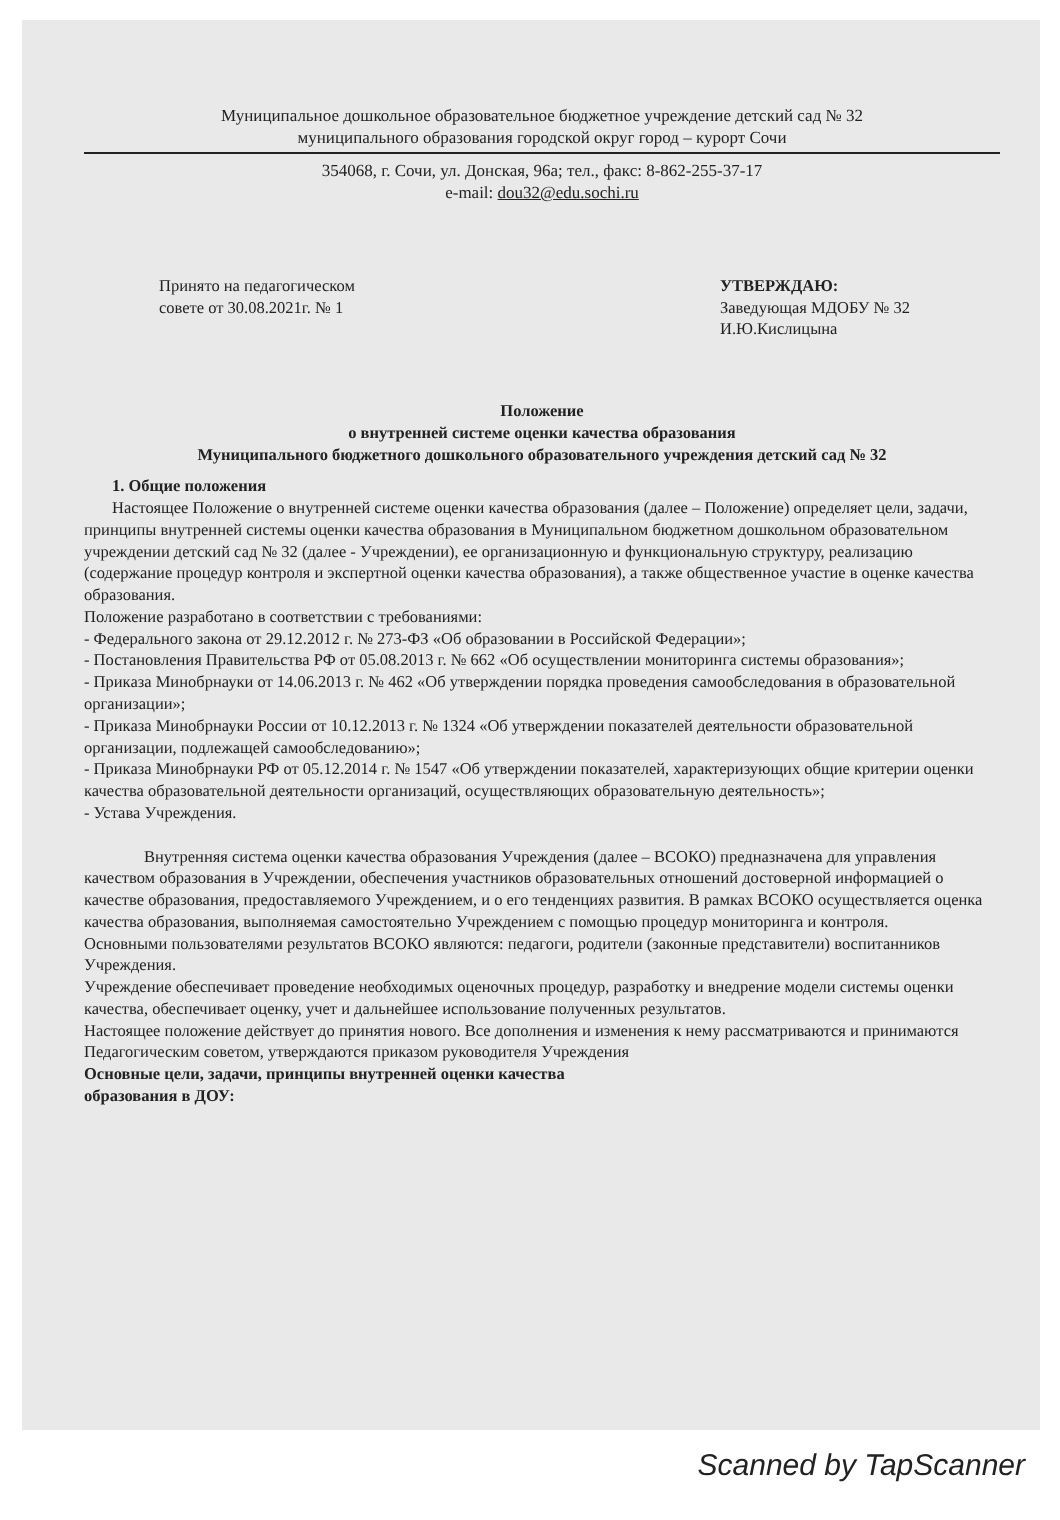Муниципальное дошкольное образовательное бюджетное учреждение детский сад № 32
муниципального образования городской округ город – курорт Сочи
354068, г. Сочи, ул. Донская, 96а; тел., факс: 8-862-255-37-17
e-mail: dou32@edu.sochi.ru
Принято на педагогическом
совете от 30.08.2021г. № 1
УТВЕРЖДАЮ:
Заведующая МДОБУ № 32
И.Ю.Кислицына
Положение
о внутренней системе оценки качества образования
Муниципального бюджетного дошкольного образовательного учреждения детский сад № 32
1. Общие положения
Настоящее Положение о внутренней системе оценки качества образования (далее – Положение) определяет цели, задачи, принципы внутренней системы оценки качества образования в Муниципальном бюджетном дошкольном образовательном учреждении детский сад № 32 (далее - Учреждении), ее организационную и функциональную структуру, реализацию (содержание процедур контроля и экспертной оценки качества образования), а также общественное участие в оценке качества образования.
Положение разработано в соответствии с требованиями:
- Федерального закона от 29.12.2012 г. № 273-ФЗ «Об образовании в Российской Федерации»;
- Постановления Правительства РФ от 05.08.2013 г. № 662 «Об осуществлении мониторинга системы образования»;
- Приказа Минобрнауки от 14.06.2013 г. № 462 «Об утверждении порядка проведения самообследования в образовательной организации»;
- Приказа Минобрнауки России от 10.12.2013 г. № 1324 «Об утверждении показателей деятельности образовательной организации, подлежащей самообследованию»;
- Приказа Минобрнауки РФ от 05.12.2014 г. № 1547 «Об утверждении показателей, характеризующих общие критерии оценки качества образовательной деятельности организаций, осуществляющих образовательную деятельность»;
- Устава Учреждения.
Внутренняя система оценки качества образования Учреждения (далее – ВСОКО) предназначена для управления качеством образования в Учреждении, обеспечения участников образовательных отношений достоверной информацией о качестве образования, предоставляемого Учреждением, и о его тенденциях развития. В рамках ВСОКО осуществляется оценка качества образования, выполняемая самостоятельно Учреждением с помощью процедур мониторинга и контроля.
Основными пользователями результатов ВСОКО являются: педагоги, родители (законные представители) воспитанников Учреждения.
Учреждение обеспечивает проведение необходимых оценочных процедур, разработку и внедрение модели системы оценки качества, обеспечивает оценку, учет и дальнейшее использование полученных результатов.
Настоящее положение действует до принятия нового. Все дополнения и изменения к нему рассматриваются и принимаются Педагогическим советом, утверждаются приказом руководителя Учреждения
Основные цели, задачи, принципы внутренней оценки качества
образования в ДОУ:
Scanned by TapScanner